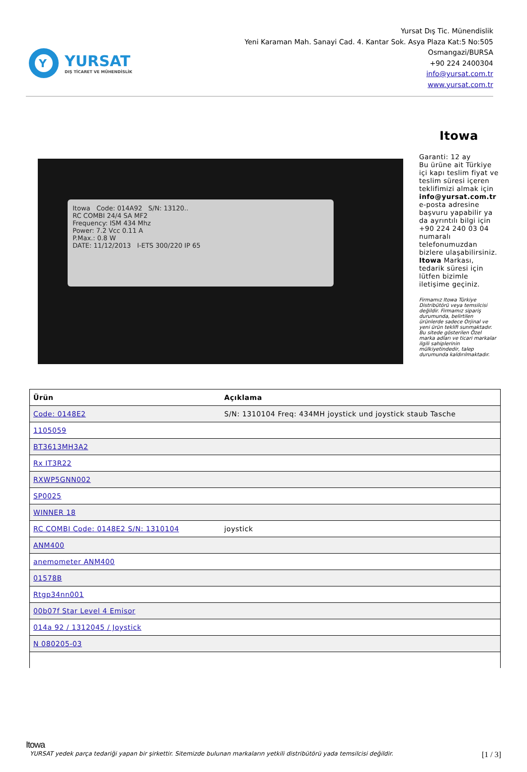Y
YURSAT
DIŞ TİCARET VE MÜHENDİSLİK
Yursat Dış Tic. Münendislik
Yeni Karaman Mah. Sanayi Cad. 4. Kantar Sok. Asya Plaza Kat:5 No:505
Osmangazi/BURSA
+90 224 2400304
info@yursat.com.tr
www.yursat.com.tr
Itowa Code: 014A92 S/N: 13120..
RC COMBI 24/4 SA MF2
Frequency: ISM 434 Mhz
Power: 7.2 Vcc 0.11 A
P.Max.: 0.8 W
DATE: 11/12/2013 I-ETS 300/220 IP 65
Itowa
Garanti: 12 ay
Bu ürüne ait Türkiye içi kapı teslim fiyat ve teslim süresi içeren teklifimizi almak için info@yursat.com.tr e-posta adresine başvuru yapabilir ya da ayrıntılı bilgi için +90 224 240 03 04 numaralı telefonumuzdan bizlere ulaşabilirsiniz. Itowa Markası, tedarik süresi için lütfen bizimle iletişime geçiniz.
Firmamız Itowa Türkiye Distribütörü veya temsilcisi değildir. Firmamız sipariş durumunda, belirtilen ürünlerde sadece Orjinal ve yeni ürün teklifi sunmaktadır. Bu sitede gösterilen Özel marka adları ve ticari markalar ilgili sahiplerinin mülkiyetindedir, talep durumunda kaldırılmaktadır.
| Ürün | Açıklama |
| --- | --- |
| Code: 0148E2 | S/N: 1310104 Freq: 434MH joystick und joystick staub Tasche |
| 1105059 | |
| BT3613MH3A2 | |
| Rx IT3R22 | |
| RXWP5GNN002 | |
| SP0025 | |
| WINNER 18 | |
| RC COMBI Code: 0148E2 S/N: 1310104 | joystick |
| ANM400 | |
| anemometer ANM400 | |
| 01578B | |
| Rtgp34nn001 | |
| 00b07f Star Level 4 Emisor | |
| 014a 92 / 1312045 / Joystick | |
| N 080205-03 | |
Itowa
YURSAT yedek parça tedariği yapan bir şirkettir. Sitemizde bulunan markaların yetkili distribütörü yada temsilcisi değildir. [1 / 3]